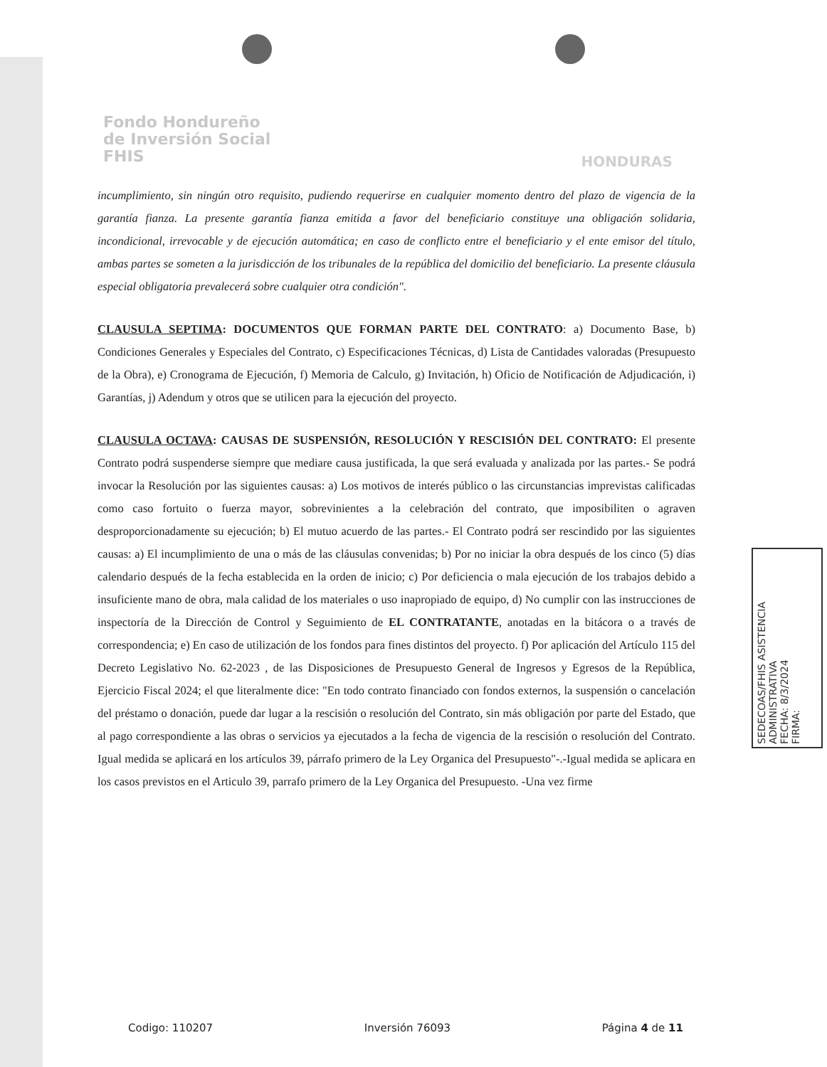Fondo Hondureño
de Inversión Social
FHIS
HONDURAS
incumplimiento, sin ningún otro requisito, pudiendo requerirse en cualquier momento dentro del plazo de vigencia de la garantía fianza. La presente garantía fianza emitida a favor del beneficiario constituye una obligación solidaria, incondicional, irrevocable y de ejecución automática; en caso de conflicto entre el beneficiario y el ente emisor del título, ambas partes se someten a la jurisdicción de los tribunales de la república del domicilio del beneficiario. La presente cláusula especial obligatoria prevalecerá sobre cualquier otra condición".
CLAUSULA SEPTIMA: DOCUMENTOS QUE FORMAN PARTE DEL CONTRATO: a) Documento Base, b) Condiciones Generales y Especiales del Contrato, c) Especificaciones Técnicas, d) Lista de Cantidades valoradas (Presupuesto de la Obra), e) Cronograma de Ejecución, f) Memoria de Calculo, g) Invitación, h) Oficio de Notificación de Adjudicación, i) Garantías, j) Adendum y otros que se utilicen para la ejecución del proyecto.
CLAUSULA OCTAVA: CAUSAS DE SUSPENSIÓN, RESOLUCIÓN Y RESCISIÓN DEL CONTRATO: El presente Contrato podrá suspenderse siempre que mediare causa justificada, la que será evaluada y analizada por las partes.- Se podrá invocar la Resolución por las siguientes causas: a) Los motivos de interés público o las circunstancias imprevistas calificadas como caso fortuito o fuerza mayor, sobrevinientes a la celebración del contrato, que imposibiliten o agraven desproporcionadamente su ejecución; b) El mutuo acuerdo de las partes.- El Contrato podrá ser rescindido por las siguientes causas: a) El incumplimiento de una o más de las cláusulas convenidas; b) Por no iniciar la obra después de los cinco (5) días calendario después de la fecha establecida en la orden de inicio; c) Por deficiencia o mala ejecución de los trabajos debido a insuficiente mano de obra, mala calidad de los materiales o uso inapropiado de equipo, d) No cumplir con las instrucciones de inspectoría de la Dirección de Control y Seguimiento de EL CONTRATANTE, anotadas en la bitácora o a través de correspondencia; e) En caso de utilización de los fondos para fines distintos del proyecto. f) Por aplicación del Artículo 115 del Decreto Legislativo No. 62-2023 , de las Disposiciones de Presupuesto General de Ingresos y Egresos de la República, Ejercicio Fiscal 2024; el que literalmente dice: "En todo contrato financiado con fondos externos, la suspensión o cancelación del préstamo o donación, puede dar lugar a la rescisión o resolución del Contrato, sin más obligación por parte del Estado, que al pago correspondiente a las obras o servicios ya ejecutados a la fecha de vigencia de la rescisión o resolución del Contrato. Igual medida se aplicará en los artículos 39, párrafo primero de la Ley Organica del Presupuesto"-.-Igual medida se aplicara en los casos previstos en el Articulo 39, parrafo primero de la Ley Organica del Presupuesto. -Una vez firme
SEDECOAS/FHIS ASISTENCIA ADMINISTRATIVA
FECHA: 8/3/2024
FIRMA:
Codigo: 110207 Inversión 76093 Página 4 de 11